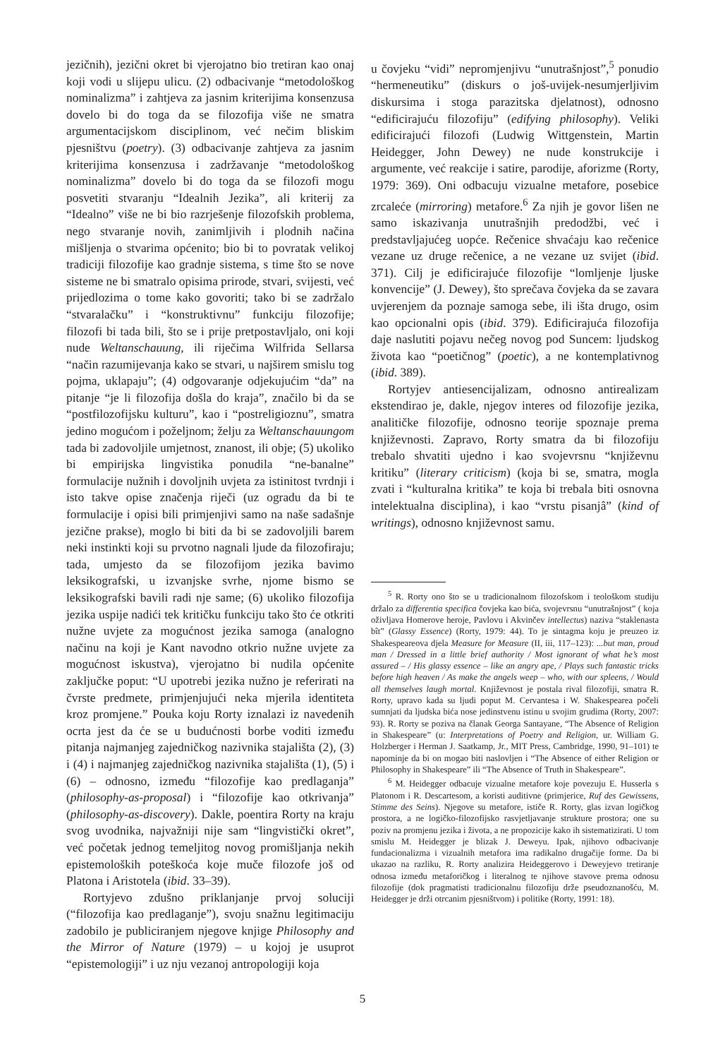jezičnih), jezični okret bi vjerojatno bio tretiran kao onaj koji vodi u slijepu ulicu. (2) odbacivanje “metodološkog nominalizma” i zahtjeva za jasnim kriterijima konsenzusa dovelo bi do toga da se filozofija više ne smatra argumentacijskom disciplinom, već nečim bliskim pjesništvu (poetry). (3) odbacivanje zahtjeva za jasnim kriterijima konsenzusa i zadržavanje “metodološkog nominalizma” dovelo bi do toga da se filozofi mogu posvetiti stvaranju “Idealnih Jezika”, ali kriterij za “Idealno” više ne bi bio razrješenje filozofskih problema, nego stvaranje novih, zanimljivih i plodnih načina mišljenja o stvarima općenito; bio bi to povratak velikoj tradiciji filozofije kao gradnje sistema, s time što se nove sisteme ne bi smatralo opisima prirode, stvari, svijesti, već prijedlozima o tome kako govoriti; tako bi se zadržalo “stvaralačku” i “konstruktivnu” funkciju filozofije; filozofi bi tada bili, što se i prije pretpostavljalo, oni koji nude Weltanschauung, ili riječima Wilfrida Sellarsa “način razumijevanja kako se stvari, u najširem smislu tog pojma, uklapaju”; (4) odgovaranje odjekujućim “da” na pitanje “je li filozofija došla do kraja”, značilo bi da se “postfilozofijsku kulturu”, kao i “postreligioznu”, smatra jedino mogućom i poželjnom; želju za Weltanschauungom tada bi zadovoljile umjetnost, znanost, ili obje; (5) ukoliko bi empirijska lingvistika ponudila “ne-banalne” formulacije nužnih i dovoljnih uvjeta za istinitost tvrdnji i isto takve opise značenja riječi (uz ogradu da bi te formulacije i opisi bili primjenjivi samo na naše sadašnje jezične prakse), moglo bi biti da bi se zadovoljili barem neki instinkti koji su prvotno nagnali ljude da filozofiraju; tada, umjesto da se filozofijom jezika bavimo leksikografski, u izvanjske svrhe, njome bismo se leksikografski bavili radi nje same; (6) ukoliko filozofija jezika uspije nadići tek kritičku funkciju tako što će otkriti nužne uvjete za mogućnost jezika samoga (analogno načinu na koji je Kant navodno otkrio nužne uvjete za mogućnost iskustva), vjerojatno bi nudila općenite zaključke poput: “U upotrebi jezika nužno je referirati na čvrste predmete, primjenjujući neka mjerila identiteta kroz promjene.” Pouka koju Rorty iznalazi iz navedenih ocrta jest da će se u budućnosti borbe voditi između pitanja najmanjeg zajedničkog nazivnika stajališta (2), (3) i (4) i najmanjeg zajedničkog nazivnika stajališta (1), (5) i (6) – odnosno, između “filozofije kao predlaganja” (philosophy-as-proposal) i “filozofije kao otkrivanja” (philosophy-as-discovery). Dakle, poentira Rorty na kraju svog uvodnika, najvažniji nije sam “lingvistički okret”, već početak jednog temeljitog novog promišljanja nekih epistemoloških poteškoća koje muče filozofe još od Platona i Aristotela (ibid. 33–39).
Rortyjevo zdušno priklanjanje prvoj soluciji (“filozofija kao predlaganje”), svoju snažnu legitimaciju zadobilo je publiciranjem njegove knjige Philosophy and the Mirror of Nature (1979) – u kojoj je usuprot “epistemologiji” i uz nju vezanoj antropologiji koja
u čovjeku “vidi” nepromjenjivu “unutrašnjost”,<sup>5</sup> ponudio “hermeneutiku” (diskurs o još-uvijek-nesumjerljivim diskursima i stoga parazitska djelatnost), odnosno “edificirajuću filozofiju” (edifying philosophy). Veliki edificirajući filozofi (Ludwig Wittgenstein, Martin Heidegger, John Dewey) ne nude konstrukcije i argumente, već reakcije i satire, parodije, aforizme (Rorty, 1979: 369). Oni odbacuju vizualne metafore, posebice zrcaleće (mirroring) metafore.<sup>6</sup> Za njih je govor lišen ne samo iskazivanja unutrašnjih predodžbi, već i predstavljajućeg uopće. Rečenice shvaćaju kao rečenice vezane uz druge rečenice, a ne vezane uz svijet (ibid. 371). Cilj je edificirajuće filozofije “lomljenje ljuske konvencije” (J. Dewey), što sprečava čovjeka da se zavara uvjerenjem da poznaje samoga sebe, ili išta drugo, osim kao opcionalni opis (ibid. 379). Edificirajuća filozofija daje naslutiti pojavu nečeg novog pod Suncem: ljudskog života kao “poetičnog” (poetic), a ne kontemplativnog (ibid. 389).
Rortyjev antiesencijalizam, odnosno antirealizam ekstendirao je, dakle, njegov interes od filozofije jezika, analitičke filozofije, odnosno teorije spoznaje prema književnosti. Zapravo, Rorty smatra da bi filozofiju trebalo shvatiti ujedno i kao svojevrsnu “književnu kritiku” (literary criticism) (koja bi se, smatra, mogla zvati i “kulturalna kritika” te koja bi trebala biti osnovna intelektualna disciplina), i kao “vrstu pisanjâ” (kind of writings), odnosno književnost samu.
<sup>5</sup> R. Rorty ono što se u tradicionalnom filozofskom i teološkom studiju držalo za differentia specifica čovjeka kao bića, svojevrsnu “unutrašnjost” ( koja oživljava Homerove heroje, Pavlovu i Akvinčev intellectus) naziva “staklenasta bît” (Glassy Essence) (Rorty, 1979: 44). To je sintagma koju je preuzeo iz Shakespeareova djela Measure for Measure (II, iii, 117–123): ...but man, proud man / Dressed in a little brief authority / Most ignorant of what he’s most assured – / His glassy essence – like an angry ape, / Plays such fantastic tricks before high heaven / As make the angels weep – who, with our spleens, / Would all themselves laugh mortal. Književnost je postala rival filozofiji, smatra R. Rorty, upravo kada su ljudi poput M. Cervantesa i W. Shakespearea počeli sumnjati da ljudska bića nose jedinstvenu istinu u svojim grudima (Rorty, 2007: 93). R. Rorty se poziva na članak Georga Santayane, “The Absence of Religion in Shakespeare” (u: Interpretations of Poetry and Religion, ur. William G. Holzberger i Herman J. Saatkamp, Jr., MIT Press, Cambridge, 1990, 91–101) te napominje da bi on mogao biti naslovljen i “The Absence of either Religion or Philosophy in Shakespeare” ili “The Absence of Truth in Shakespeare”.
<sup>6</sup> M. Heidegger odbacuje vizualne metafore koje povezuju E. Husserla s Platonom i R. Descartesom, a koristi auditivne (primjerice, Ruf des Gewissens, Stimme des Seins). Njegove su metafore, ističe R. Rorty, glas izvan logičkog prostora, a ne logičko-filozofijsko rasvjetljavanje strukture prostora; one su poziv na promjenu jezika i života, a ne propozicije kako ih sistematizirati. U tom smislu M. Heidegger je blizak J. Deweyu. Ipak, njihovo odbacivanje fundacionalizma i vizualnih metafora ima radikalno drugačije forme. Da bi ukazao na razliku, R. Rorty analizira Heideggerovo i Deweyjevo tretiranje odnosa između metaforičkog i literalnog te njihove stavove prema odnosu filozofije (dok pragmatisti tradicionalnu filozofiju drže pseudoznanošću, M. Heidegger je drži otrcanim pjesništvom) i politike (Rorty, 1991: 18).
5